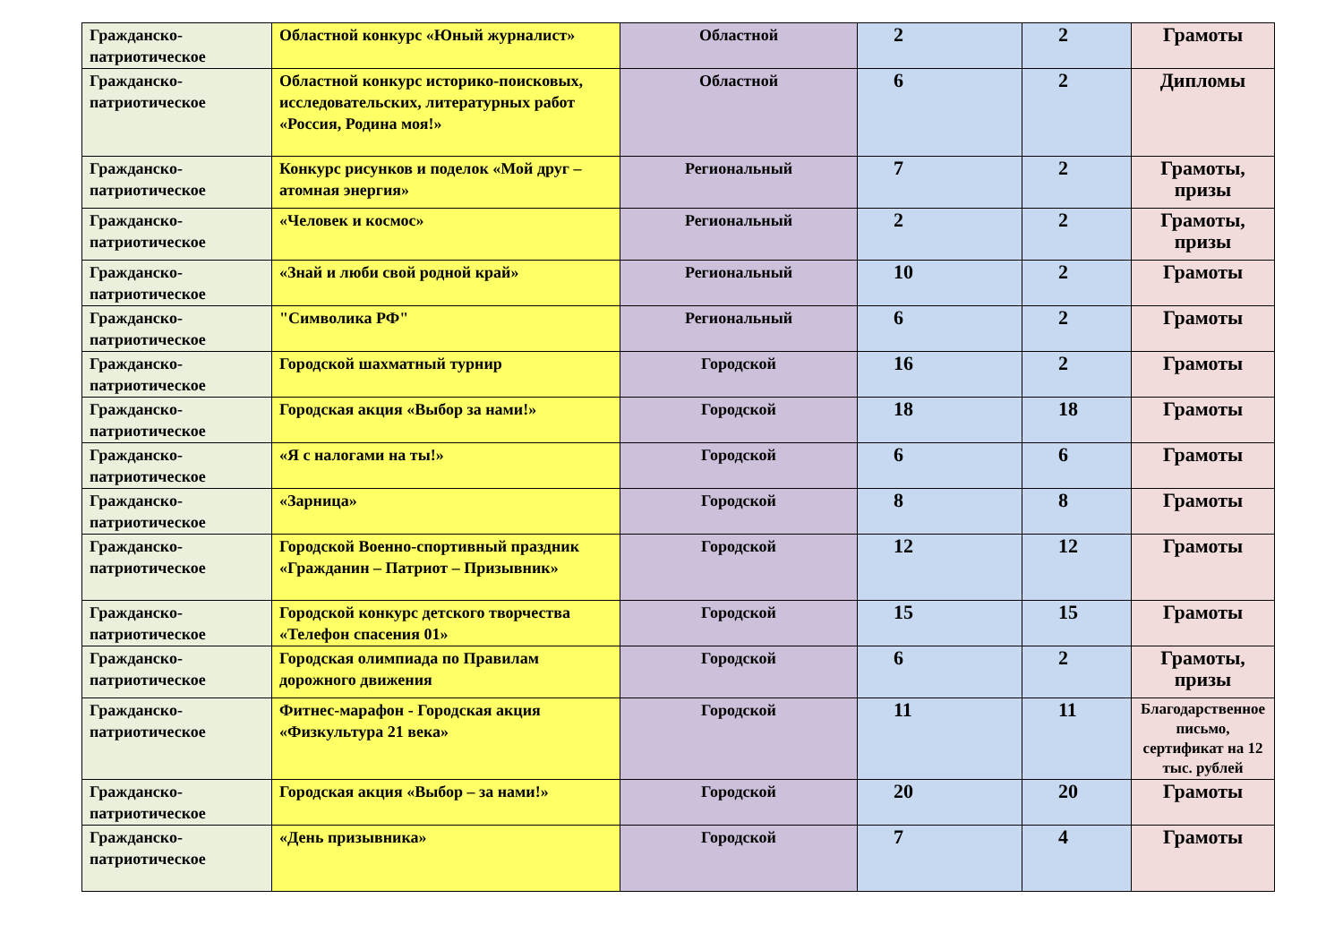| Гражданско-патриотическое | Областной конкурс «Юный журналист» | Областной | 2 | 2 | Грамоты |
| Гражданско-патриотическое | Областной конкурс историко-поисковых, исследовательских, литературных работ «Россия, Родина моя!» | Областной | 6 | 2 | Дипломы |
| Гражданско-патриотическое | Конкурс рисунков и поделок «Мой друг – атомная энергия» | Региональный | 7 | 2 | Грамоты, призы |
| Гражданско-патриотическое | «Человек и космос» | Региональный | 2 | 2 | Грамоты, призы |
| Гражданско-патриотическое | «Знай и люби свой родной край» | Региональный | 10 | 2 | Грамоты |
| Гражданско-патриотическое | "Символика РФ" | Региональный | 6 | 2 | Грамоты |
| Гражданско-патриотическое | Городской шахматный турнир | Городской | 16 | 2 | Грамоты |
| Гражданско-патриотическое | Городская акция «Выбор за нами!» | Городской | 18 | 18 | Грамоты |
| Гражданско-патриотическое | «Я с налогами на ты!» | Городской | 6 | 6 | Грамоты |
| Гражданско-патриотическое | «Зарница» | Городской | 8 | 8 | Грамоты |
| Гражданско-патриотическое | Городской Военно-спортивный праздник «Гражданин – Патриот – Призывник» | Городской | 12 | 12 | Грамоты |
| Гражданско-патриотическое | Городской конкурс детского творчества «Телефон спасения 01» | Городской | 15 | 15 | Грамоты |
| Гражданско-патриотическое | Городская олимпиада по Правилам дорожного движения | Городской | 6 | 2 | Грамоты, призы |
| Гражданско-патриотическое | Фитнес-марафон - Городская акция «Физкультура 21 века» | Городской | 11 | 11 | Благодарственное письмо, сертификат на 12 тыс. рублей |
| Гражданско-патриотическое | Городская акция «Выбор – за нами!» | Городской | 20 | 20 | Грамоты |
| Гражданско-патриотическое | «День призывника» | Городской | 7 | 4 | Грамоты |